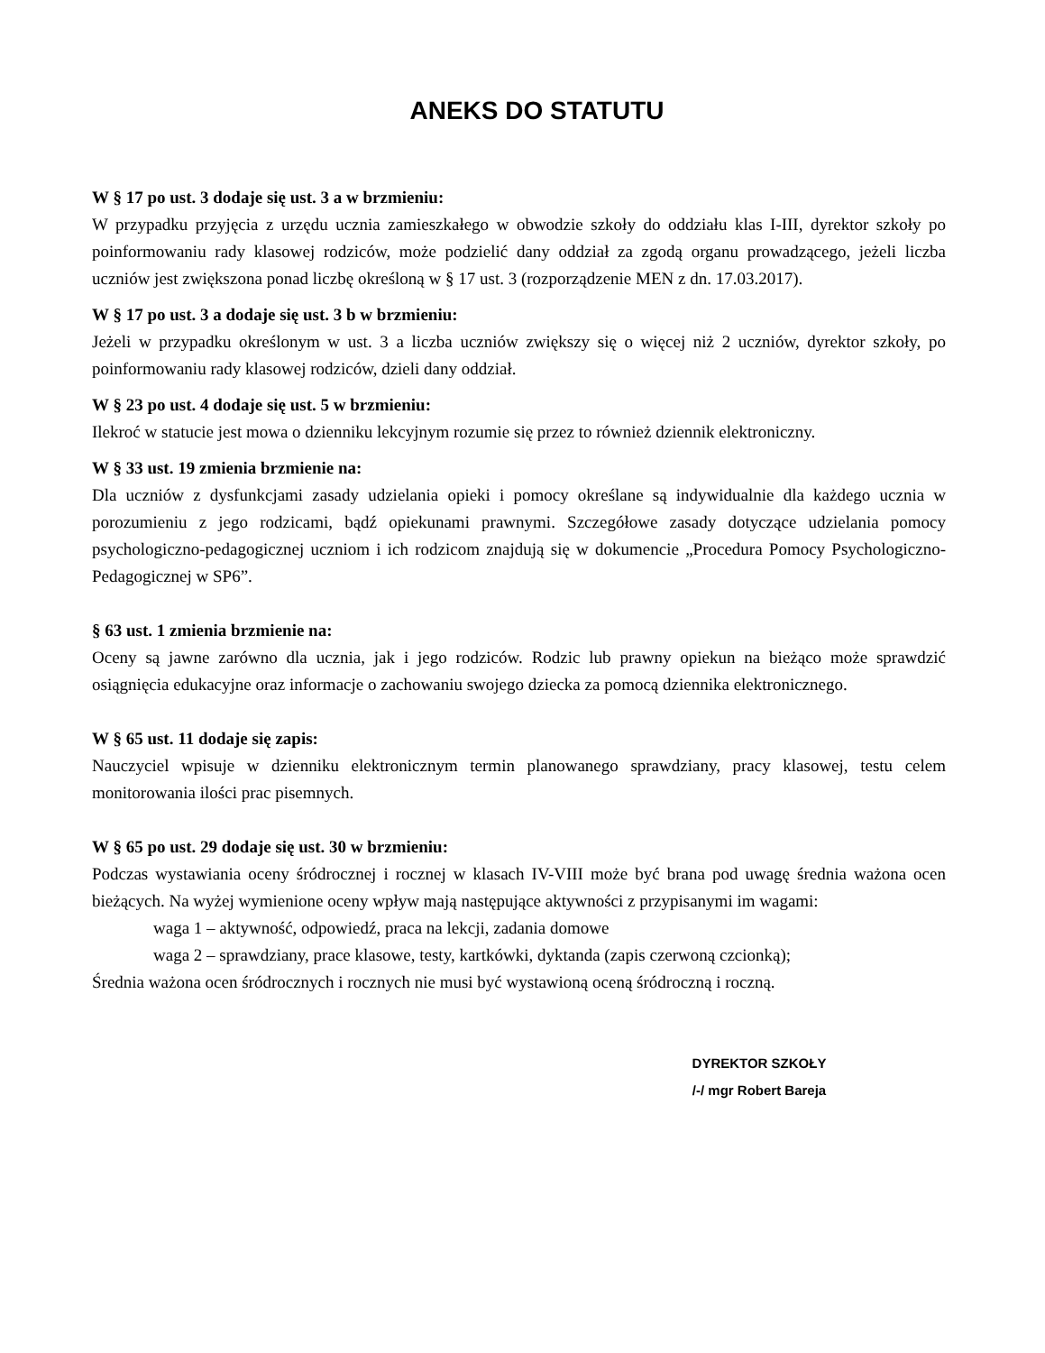ANEKS DO STATUTU
W § 17 po ust. 3 dodaje się ust. 3 a w brzmieniu:
W przypadku przyjęcia z urzędu ucznia zamieszkałego w obwodzie szkoły do oddziału klas I-III, dyrektor szkoły po poinformowaniu rady klasowej rodziców, może podzielić dany oddział za zgodą organu prowadzącego, jeżeli liczba uczniów jest zwiększona ponad liczbę określoną w § 17 ust. 3 (rozporządzenie MEN z dn. 17.03.2017).
W § 17 po ust. 3 a dodaje się ust. 3 b w brzmieniu:
Jeżeli w przypadku określonym w ust. 3 a liczba uczniów zwiększy się o więcej niż 2 uczniów, dyrektor szkoły, po poinformowaniu rady klasowej rodziców, dzieli dany oddział.
W § 23 po ust. 4 dodaje się ust. 5 w brzmieniu:
Ilekroć w statucie jest mowa o dzienniku lekcyjnym rozumie się przez to również dziennik elektroniczny.
W § 33 ust. 19 zmienia brzmienie na:
Dla uczniów z dysfunkcjami zasady udzielania opieki i pomocy określane są indywidualnie dla każdego ucznia w porozumieniu z jego rodzicami, bądź opiekunami prawnymi. Szczegółowe zasady dotyczące udzielania pomocy psychologiczno-pedagogicznej uczniom i ich rodzicom znajdują się w dokumencie „Procedura Pomocy Psychologiczno-Pedagogicznej w SP6”.
§ 63 ust. 1 zmienia brzmienie na:
Oceny są jawne zarówno dla ucznia, jak i jego rodziców. Rodzic lub prawny opiekun na bieżąco może sprawdzić osiągnięcia edukacyjne oraz informacje o zachowaniu swojego dziecka za pomocą dziennika elektronicznego.
W § 65 ust. 11 dodaje się zapis:
Nauczyciel wpisuje w dzienniku elektronicznym termin planowanego sprawdziany, pracy klasowej, testu celem monitorowania ilości prac pisemnych.
W § 65 po ust. 29 dodaje się ust. 30 w brzmieniu:
Podczas wystawiania oceny śródrocznej i rocznej w klasach IV-VIII może być brana pod uwagę średnia ważona ocen bieżących. Na wyżej wymienione oceny wpływ mają następujące aktywności z przypisanymi im wagami:
waga 1 – aktywność, odpowiedź, praca na lekcji, zadania domowe
waga 2 – sprawdziany, prace klasowe, testy, kartkówki, dyktanda (zapis czerwoną czcionką);
Średnia ważona ocen śródrocznych i rocznych nie musi być wystawioną oceną śródroczną i roczną.
DYREKTOR SZKOŁY
/-/ mgr Robert Bareja